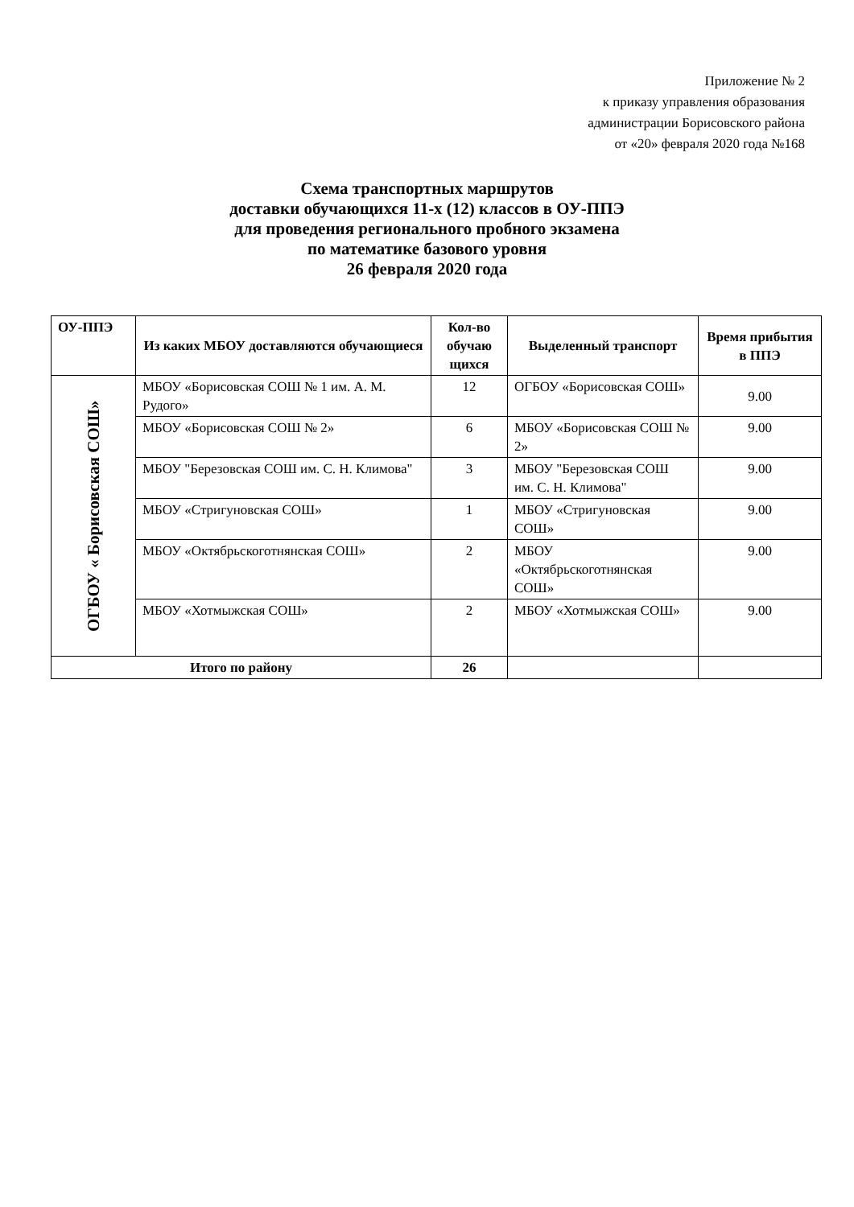Приложение № 2
к приказу управления образования
администрации Борисовского района
от «20» февраля 2020 года №168
Схема транспортных маршрутов
доставки обучающихся 11-х (12) классов в ОУ-ППЭ
для проведения регионального пробного экзамена
по математике базового уровня
26 февраля 2020 года
| ОУ-ППЭ | Из каких МБОУ доставляются обучающиеся | Кол-во обучаю щихся | Выделенный транспорт | Время прибытия в ППЭ |
| --- | --- | --- | --- | --- |
| ОГБОУ « Борисовская СОШ» | МБОУ «Борисовская СОШ № 1 им. А. М. Рудого» | 12 | ОГБОУ «Борисовская СОШ» | 9.00 |
| | МБОУ «Борисовская СОШ № 2» | 6 | МБОУ «Борисовская СОШ № 2» | 9.00 |
| | МБОУ "Березовская СОШ им. С. Н. Климова" | 3 | МБОУ "Березовская СОШ им. С. Н. Климова" | 9.00 |
| | МБОУ «Стригуновская СОШ» | 1 | МБОУ «Стригуновская СОШ» | 9.00 |
| | МБОУ «Октябрьскоготнянская СОШ» | 2 | МБОУ «Октябрьскоготнянская СОШ» | 9.00 |
| | МБОУ «Хотмыжская СОШ» | 2 | МБОУ «Хотмыжская СОШ» | 9.00 |
| Итого по району | | 26 | | |